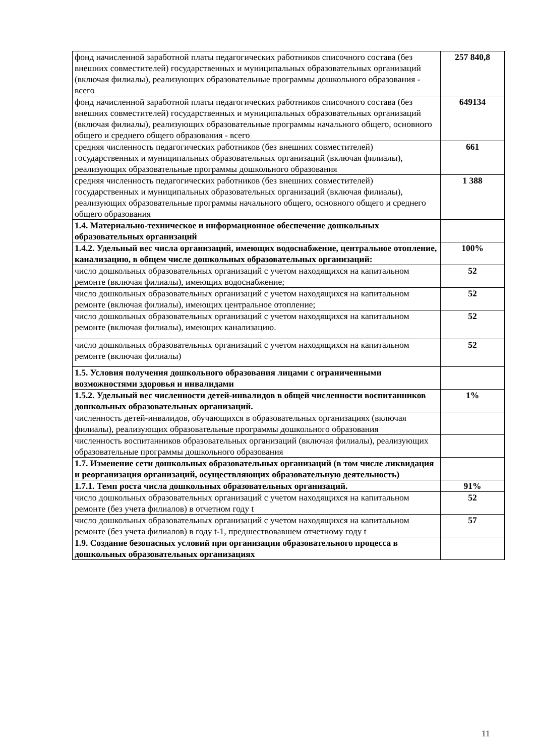| фонд начисленной заработной платы педагогических работников списочного состава (без внешних совместителей) государственных и муниципальных образовательных организаций (включая филиалы), реализующих образовательные программы дошкольного образования - всего | 257 840,8 |
| фонд начисленной заработной платы педагогических работников списочного состава (без внешних совместителей) государственных и муниципальных образовательных организаций (включая филиалы), реализующих образовательные программы начального общего, основного общего и среднего общего образования - всего | 649134 |
| средняя численность педагогических работников (без внешних совместителей) государственных и муниципальных образовательных организаций (включая филиалы), реализующих образовательные программы дошкольного образования | 661 |
| средняя численность педагогических работников (без внешних совместителей) государственных и муниципальных образовательных организаций (включая филиалы), реализующих образовательные программы начального общего, основного общего и среднего общего образования | 1 388 |
| 1.4. Материально-техническое и информационное обеспечение дошкольных образовательных организаций | |
| 1.4.2. Удельный вес числа организаций, имеющих водоснабжение, центральное отопление, канализацию, в общем числе дошкольных образовательных организаций: | 100% |
| число дошкольных образовательных организаций с учетом находящихся на капитальном ремонте (включая филиалы), имеющих водоснабжение; | 52 |
| число дошкольных образовательных организаций с учетом находящихся на капитальном ремонте (включая филиалы), имеющих центральное отопление; | 52 |
| число дошкольных образовательных организаций с учетом находящихся на капитальном ремонте (включая филиалы), имеющих канализацию. | 52 |
| число дошкольных образовательных организаций с учетом находящихся на капитальном ремонте (включая филиалы) | 52 |
| 1.5. Условия получения дошкольного образования лицами с ограниченными возможностями здоровья и инвалидами | |
| 1.5.2. Удельный вес численности детей-инвалидов в общей численности воспитанников дошкольных образовательных организаций. | 1% |
| численность детей-инвалидов, обучающихся в образовательных организациях (включая филиалы), реализующих образовательные программы дошкольного образования | |
| численность воспитанников образовательных организаций (включая филиалы), реализующих образовательные программы дошкольного образования | |
| 1.7. Изменение сети дошкольных образовательных организаций (в том числе ликвидация и реорганизация организаций, осуществляющих образовательную деятельность) | |
| 1.7.1. Темп роста числа дошкольных образовательных организаций. | 91% |
| число дошкольных образовательных организаций с учетом находящихся на капитальном ремонте (без учета филиалов) в отчетном году t | 52 |
| число дошкольных образовательных организаций с учетом находящихся на капитальном ремонте (без учета филиалов) в году t-1, предшествовавшем отчетному году t | 57 |
| 1.9. Создание безопасных условий при организации образовательного процесса в дошкольных образовательных организациях | |
11